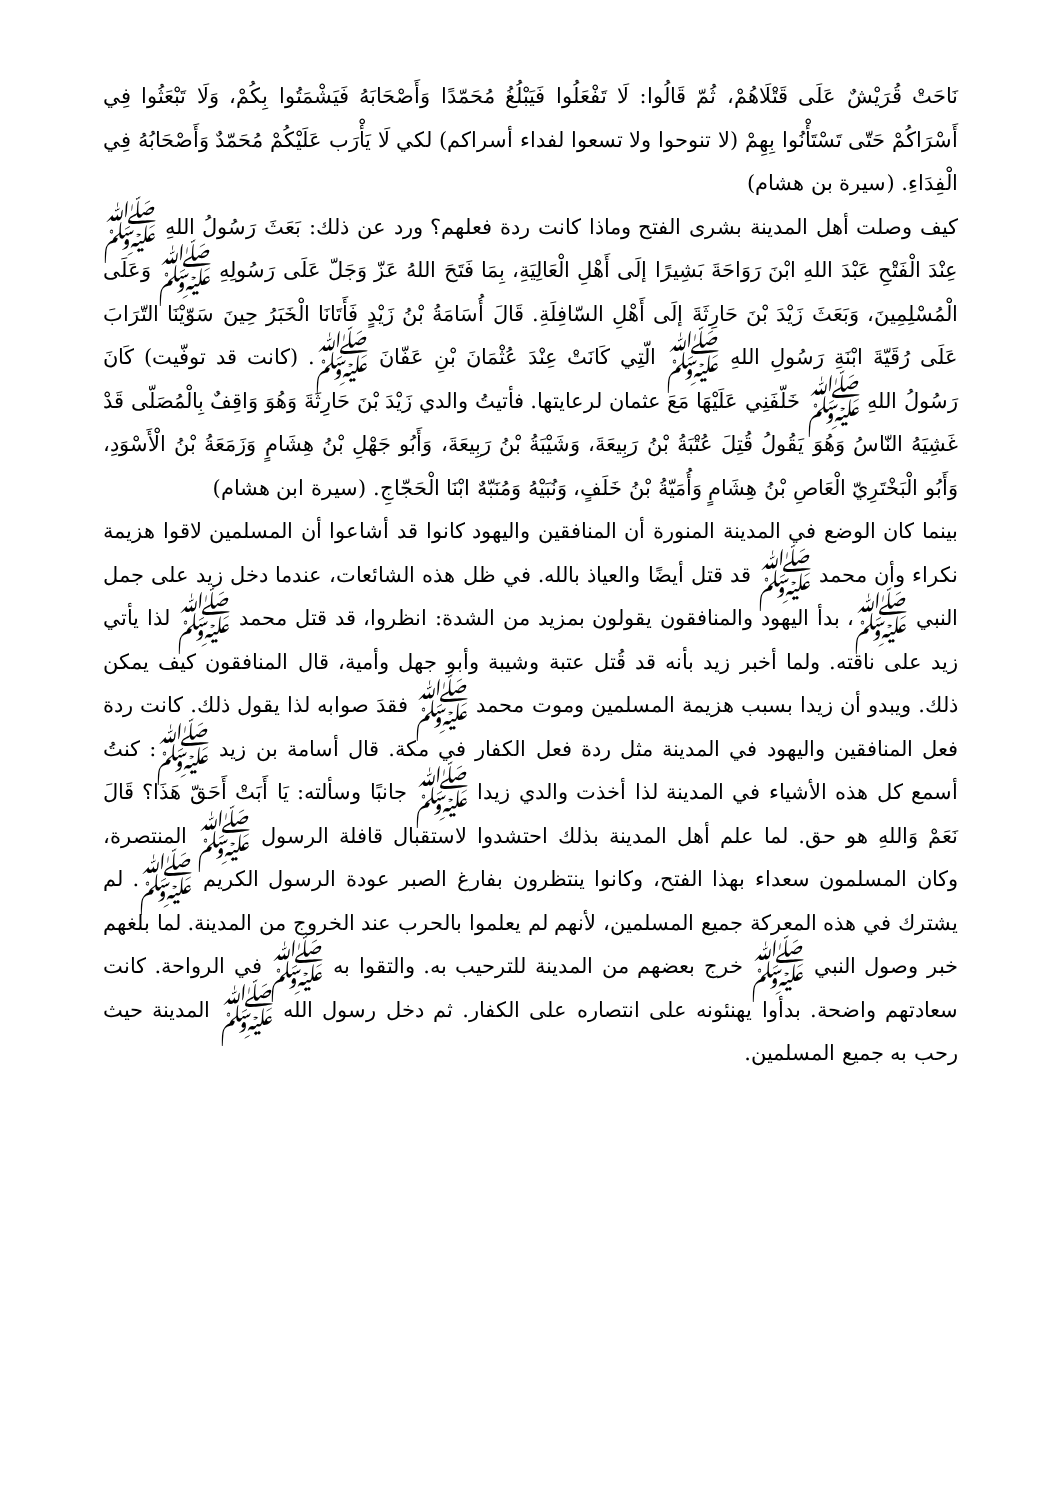نَاحَتْ قُرَيْشٌ عَلَى قَتْلَاهُمْ، ثُمّ قَالُوا: لَا تَفْعَلُوا فَيَبْلُغُ مُحَمّدًا وَأَصْحَابَهُ فَيَشْمَتُوا بِكُمْ، وَلَا تَبْعَثُوا فِي أَسْرَاكُمْ حَتّى تَسْتَأْنُوا بِهِمْ (لا تنوحوا ولا تسعوا لفداء أسراكم) لكي لَا يَأْرَب عَلَيْكُمْ مُحَمّدٌ وَأَصْحَابُهُ فِي الْفِدَاءِ. (سيرة بن هشام)
كيف وصلت أهل المدينة بشرى الفتح وماذا كانت ردة فعلهم؟ ورد عن ذلك: بَعَثَ رَسُولُ اللهِ ﷺ عِنْدَ الْفَتْحِ عَبْدَ اللهِ ابْنَ رَوَاحَةَ بَشِيرًا إلَى أَهْلِ الْعَالِيَةِ، بِمَا فَتَحَ اللهُ عَزّ وَجَلّ عَلَى رَسُولِهِ ﷺ وَعَلَى الْمُسْلِمِينَ، وَبَعَثَ زَيْدَ بْنَ حَارِثَةَ إلَى أَهْلِ السّافِلَةِ. قَالَ أُسَامَةُ بْنُ زَيْدٍ فَأَتَانَا الْخَبَرُ حِينَ سَوّيْنَا التّرَابَ عَلَى رُقَيّةَ ابْنَةِ رَسُولِ اللهِ ﷺ الّتِي كَانَتْ عِنْدَ عُثْمَانَ بْنِ عَفّانَ ﷺ. (كانت قد توفّيت) كَانَ رَسُولُ اللهِ ﷺ خَلّفَنِي عَلَيْهَا مَعَ عثمان لرعايتها. فأتيتُ والدي زَيْدَ بْنَ حَارِثَةَ وَهُوَ وَاقِفٌ بِالْمُصَلّى قَدْ غَشِيَهُ النّاسُ وَهُوَ يَقُولُ قُتِلَ عُتْبَةُ بْنُ رَبِيعَةَ، وَشَيْبَةُ بْنُ رَبِيعَةَ، وَأَبُو جَهْلِ بْنُ هِشَامٍ وَزَمَعَةُ بْنُ الْأَسْوَدِ، وَأَبُو الْبَخْتَرِيّ الْعَاصِ بْنُ هِشَامٍ وَأُمَيّةُ بْنُ خَلَفٍ، وَنُبَيْهُ وَمُنَبّهٌ ابْنَا الْحَجّاجِ. (سيرة ابن هشام)
بينما كان الوضع في المدينة المنورة أن المنافقين واليهود كانوا قد أشاعوا أن المسلمين لاقوا هزيمة نكراء وأن محمد ﷺ قد قتل أيضًا والعياذ بالله. في ظل هذه الشائعات، عندما دخل زيد على جمل النبي ﷺ، بدأ اليهود والمنافقون يقولون بمزيد من الشدة: انظروا، قد قتل محمد ﷺ لذا يأتي زيد على ناقته. ولما أخبر زيد بأنه قد قُتل عتبة وشيبة وأبو جهل وأمية، قال المنافقون كيف يمكن ذلك. ويبدو أن زيدا بسبب هزيمة المسلمين وموت محمد ﷺ فقدَ صوابه لذا يقول ذلك. كانت ردة فعل المنافقين واليهود في المدينة مثل ردة فعل الكفار في مكة. قال أسامة بن زيد ﷺ: كنتُ أسمع كل هذه الأشياء في المدينة لذا أخذت والدي زيدا ﷺ جانبًا وسألته: يَا أَبَتْ أَحَقّ هَذَا؟ قَالَ نَعَمْ وَاللهِ هو حق. لما علم أهل المدينة بذلك احتشدوا لاستقبال قافلة الرسول ﷺ المنتصرة، وكان المسلمون سعداء بهذا الفتح، وكانوا ينتظرون بفارغ الصبر عودة الرسول الكريم ﷺ. لم يشترك في هذه المعركة جميع المسلمين، لأنهم لم يعلموا بالحرب عند الخروج من المدينة. لما بلغهم خبر وصول النبي ﷺ خرج بعضهم من المدينة للترحيب به. والتقوا به ﷺ في الرواحة. كانت سعادتهم واضحة. بدأوا يهنئونه على انتصاره على الكفار. ثم دخل رسول الله ﷺ المدينة حيث رحب به جميع المسلمين.